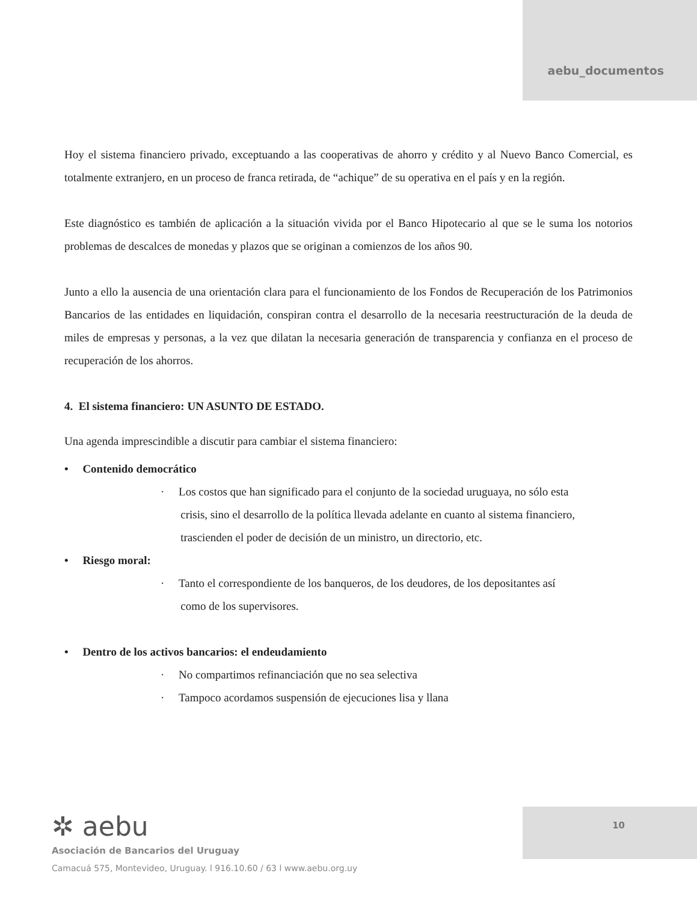aebu_documentos
Hoy el sistema financiero privado, exceptuando a las cooperativas de ahorro y crédito y al Nuevo Banco Comercial, es totalmente extranjero, en un proceso de franca retirada, de “achique” de su operativa en el país y en la región.
Este diagnóstico es también de aplicación a la situación vivida por el Banco Hipotecario al que se le suma los notorios problemas de descalces de monedas y plazos que se originan a comienzos de los años 90.
Junto a ello la ausencia de una orientación clara para el funcionamiento de los Fondos de Recuperación de los Patrimonios Bancarios de las entidades en liquidación, conspiran contra el desarrollo de la necesaria reestructuración de la deuda de miles de empresas y personas, a la vez que dilatan la necesaria generación de transparencia y confianza en el proceso de recuperación de los ahorros.
4. El sistema financiero: UN ASUNTO DE ESTADO.
Una agenda imprescindible a discutir para cambiar el sistema financiero:
• Contenido democrático
· Los costos que han significado para el conjunto de la sociedad uruguaya, no sólo esta
crisis, sino el desarrollo de la política llevada adelante en cuanto al sistema financiero,
trascienden el poder de decisión de un ministro, un directorio, etc.
• Riesgo moral:
· Tanto el correspondiente de los banqueros, de los deudores, de los depositantes así
como de los supervisores.
• Dentro de los activos bancarios: el endeudamiento
· No compartimos refinanciación que no sea selectiva
· Tampoco acordamos suspensión de ejecuciones lisa y llana
✲ aebu
Asociación de Bancarios del Uruguay
Camacuá 575, Montevideo, Uruguay. l 916.10.60 / 63 l www.aebu.org.uy
10